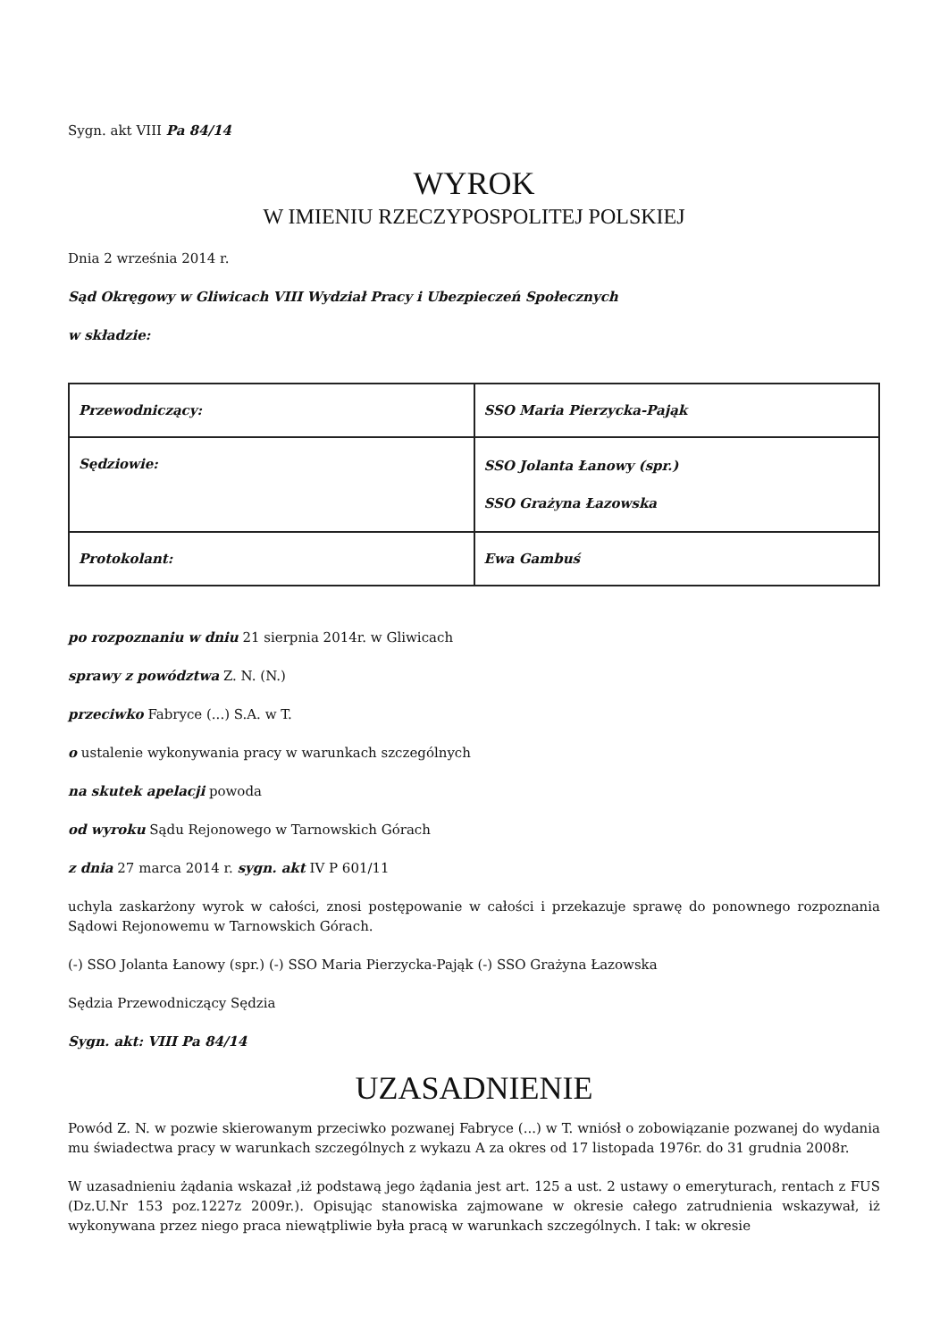Sygn. akt VIII Pa 84/14
WYROK
W IMIENIU RZECZYPOSPOLITEJ POLSKIEJ
Dnia 2 września 2014 r.
Sąd Okręgowy w Gliwicach VIII Wydział Pracy i Ubezpieczeń Społecznych
w składzie:
| Przewodniczący: | SSO Maria Pierzycka-Pająk |
| Sędziowie: | SSO Jolanta Łanowy (spr.) SSO Grażyna Łazowska |
| Protokolant: | Ewa Gambuś |
po rozpoznaniu w dniu 21 sierpnia 2014r. w Gliwicach
sprawy z powództwa Z. N. (N.)
przeciwko Fabryce (...) S.A. w T.
o ustalenie wykonywania pracy w warunkach szczególnych
na skutek apelacji powoda
od wyroku Sądu Rejonowego w Tarnowskich Górach
z dnia 27 marca 2014 r. sygn. akt IV P 601/11
uchyla zaskarżony wyrok w całości, znosi postępowanie w całości i przekazuje sprawę do ponownego rozpoznania Sądowi Rejonowemu w Tarnowskich Górach.
(-) SSO Jolanta Łanowy (spr.) (-) SSO Maria Pierzycka-Pająk (-) SSO Grażyna Łazowska
Sędzia Przewodniczący Sędzia
Sygn. akt: VIII Pa 84/14
UZASADNIENIE
Powód Z. N. w pozwie skierowanym przeciwko pozwanej Fabryce (...) w T. wniósł o zobowiązanie pozwanej do wydania mu świadectwa pracy w warunkach szczególnych z wykazu A za okres od 17 listopada 1976r. do 31 grudnia 2008r.
W uzasadnieniu żądania wskazał ,iż podstawą jego żądania jest art. 125 a ust. 2 ustawy o emeryturach, rentach z FUS (Dz.U.Nr 153 poz.1227z 2009r.). Opisując stanowiska zajmowane w okresie całego zatrudnienia wskazywał, iż wykonywana przez niego praca niewątpliwie była pracą w warunkach szczególnych. I tak: w okresie